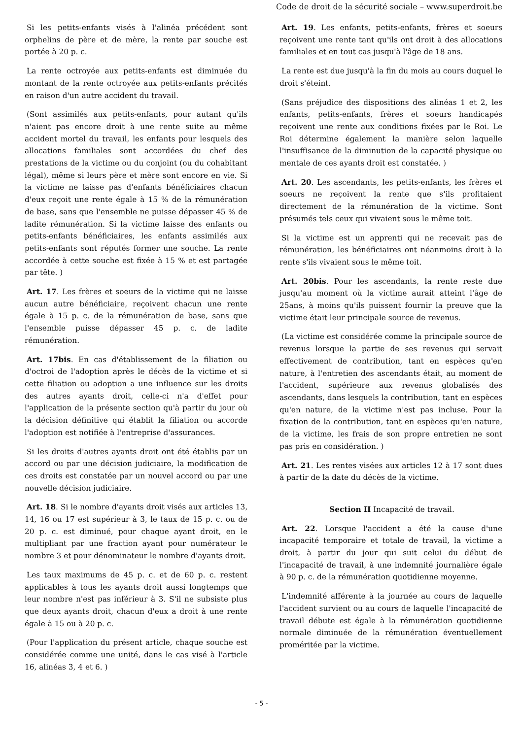Code de droit de la sécurité sociale – www.superdroit.be
Si les petits-enfants visés à l'alinéa précédent sont orphelins de père et de mère, la rente par souche est portée à 20 p. c.
La rente octroyée aux petits-enfants est diminuée du montant de la rente octroyée aux petits-enfants précités en raison d'un autre accident du travail.
(Sont assimilés aux petits-enfants, pour autant qu'ils n'aient pas encore droit à une rente suite au même accident mortel du travail, les enfants pour lesquels des allocations familiales sont accordées du chef des prestations de la victime ou du conjoint (ou du cohabitant légal), même si leurs père et mère sont encore en vie. Si la victime ne laisse pas d'enfants bénéficiaires chacun d'eux reçoit une rente égale à 15 % de la rémunération de base, sans que l'ensemble ne puisse dépasser 45 % de ladite rémunération. Si la victime laisse des enfants ou petits-enfants bénéficiaires, les enfants assimilés aux petits-enfants sont réputés former une souche. La rente accordée à cette souche est fixée à 15 % et est partagée par tête. )
Art. 17. Les frères et soeurs de la victime qui ne laisse aucun autre bénéficiaire, reçoivent chacun une rente égale à 15 p. c. de la rémunération de base, sans que l'ensemble puisse dépasser 45 p. c. de ladite rémunération.
Art. 17bis. En cas d'établissement de la filiation ou d'octroi de l'adoption après le décès de la victime et si cette filiation ou adoption a une influence sur les droits des autres ayants droit, celle-ci n'a d'effet pour l'application de la présente section qu'à partir du jour où la décision définitive qui établit la filiation ou accorde l'adoption est notifiée à l'entreprise d'assurances.
Si les droits d'autres ayants droit ont été établis par un accord ou par une décision judiciaire, la modification de ces droits est constatée par un nouvel accord ou par une nouvelle décision judiciaire.
Art. 18. Si le nombre d'ayants droit visés aux articles 13, 14, 16 ou 17 est supérieur à 3, le taux de 15 p. c. ou de 20 p. c. est diminué, pour chaque ayant droit, en le multipliant par une fraction ayant pour numérateur le nombre 3 et pour dénominateur le nombre d'ayants droit.
Les taux maximums de 45 p. c. et de 60 p. c. restent applicables à tous les ayants droit aussi longtemps que leur nombre n'est pas inférieur à 3. S'il ne subsiste plus que deux ayants droit, chacun d'eux a droit à une rente égale à 15 ou à 20 p. c.
(Pour l'application du présent article, chaque souche est considérée comme une unité, dans le cas visé à l'article 16, alinéas 3, 4 et 6. )
Art. 19. Les enfants, petits-enfants, frères et soeurs reçoivent une rente tant qu'ils ont droit à des allocations familiales et en tout cas jusqu'à l'âge de 18 ans.
La rente est due jusqu'à la fin du mois au cours duquel le droit s'éteint.
(Sans préjudice des dispositions des alinéas 1 et 2, les enfants, petits-enfants, frères et soeurs handicapés reçoivent une rente aux conditions fixées par le Roi. Le Roi détermine également la manière selon laquelle l'insuffisance de la diminution de la capacité physique ou mentale de ces ayants droit est constatée. )
Art. 20. Les ascendants, les petits-enfants, les frères et soeurs ne reçoivent la rente que s'ils profitaient directement de la rémunération de la victime. Sont présumés tels ceux qui vivaient sous le même toit.
Si la victime est un apprenti qui ne recevait pas de rémunération, les bénéficiaires ont néanmoins droit à la rente s'ils vivaient sous le même toit.
Art. 20bis. Pour les ascendants, la rente reste due jusqu'au moment où la victime aurait atteint l'âge de 25ans, à moins qu'ils puissent fournir la preuve que la victime était leur principale source de revenus.
(La victime est considérée comme la principale source de revenus lorsque la partie de ses revenus qui servait effectivement de contribution, tant en espèces qu'en nature, à l'entretien des ascendants était, au moment de l'accident, supérieure aux revenus globalisés des ascendants, dans lesquels la contribution, tant en espèces qu'en nature, de la victime n'est pas incluse. Pour la fixation de la contribution, tant en espèces qu'en nature, de la victime, les frais de son propre entretien ne sont pas pris en considération. )
Art. 21. Les rentes visées aux articles 12 à 17 sont dues à partir de la date du décès de la victime.
Section II Incapacité de travail.
Art. 22. Lorsque l'accident a été la cause d'une incapacité temporaire et totale de travail, la victime a droit, à partir du jour qui suit celui du début de l'incapacité de travail, à une indemnité journalière égale à 90 p. c. de la rémunération quotidienne moyenne.
L'indemnité afférente à la journée au cours de laquelle l'accident survient ou au cours de laquelle l'incapacité de travail débute est égale à la rémunération quotidienne normale diminuée de la rémunération éventuellement proméritée par la victime.
- 5 -